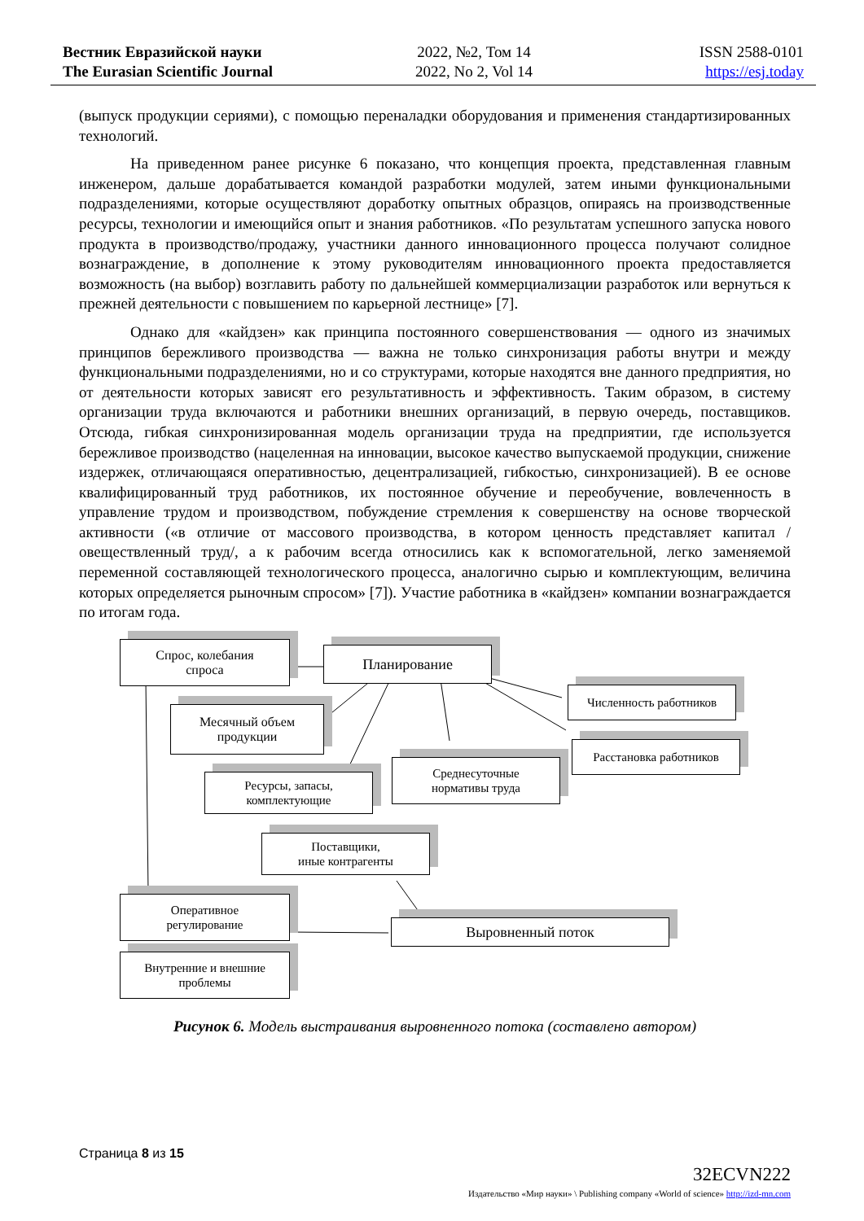Вестник Евразийской науки
The Eurasian Scientific Journal
2022, №2, Том 14
2022, No 2, Vol 14
ISSN 2588-0101
https://esj.today
(выпуск продукции сериями), с помощью переналадки оборудования и применения стандартизированных технологий.
На приведенном ранее рисунке 6 показано, что концепция проекта, представленная главным инженером, дальше дорабатывается командой разработки модулей, затем иными функциональными подразделениями, которые осуществляют доработку опытных образцов, опираясь на производственные ресурсы, технологии и имеющийся опыт и знания работников. «По результатам успешного запуска нового продукта в производство/продажу, участники данного инновационного процесса получают солидное вознаграждение, в дополнение к этому руководителям инновационного проекта предоставляется возможность (на выбор) возглавить работу по дальнейшей коммерциализации разработок или вернуться к прежней деятельности с повышением по карьерной лестнице» [7].
Однако для «кайдзен» как принципа постоянного совершенствования — одного из значимых принципов бережливого производства — важна не только синхронизация работы внутри и между функциональными подразделениями, но и со структурами, которые находятся вне данного предприятия, но от деятельности которых зависят его результативность и эффективность. Таким образом, в систему организации труда включаются и работники внешних организаций, в первую очередь, поставщиков. Отсюда, гибкая синхронизированная модель организации труда на предприятии, где используется бережливое производство (нацеленная на инновации, высокое качество выпускаемой продукции, снижение издержек, отличающаяся оперативностью, децентрализацией, гибкостью, синхронизацией). В ее основе квалифицированный труд работников, их постоянное обучение и переобучение, вовлеченность в управление трудом и производством, побуждение стремления к совершенству на основе творческой активности («в отличие от массового производства, в котором ценность представляет капитал /овеществленный труд/, а к рабочим всегда относились как к вспомогательной, легко заменяемой переменной составляющей технологического процесса, аналогично сырью и комплектующим, величина которых определяется рыночным спросом» [7]). Участие работника в «кайдзен» компании вознаграждается по итогам года.
Спрос, колебания
спроса
Планирование
Месячный объем
продукции
Численность работников
Расстановка работников
Среднесуточные
нормативы труда
Ресурсы, запасы,
комплектующие
Поставщики,
иные контрагенты
Оперативное
регулирование
Выровненный поток
Внутренние и внешние
проблемы
Рисунок 6. Модель выстраивания выровненного потока (составлено автором)
Страница 8 из 15
32ECVN222
Издательство «Мир науки» \ Publishing company «World of science» http://izd-mn.com